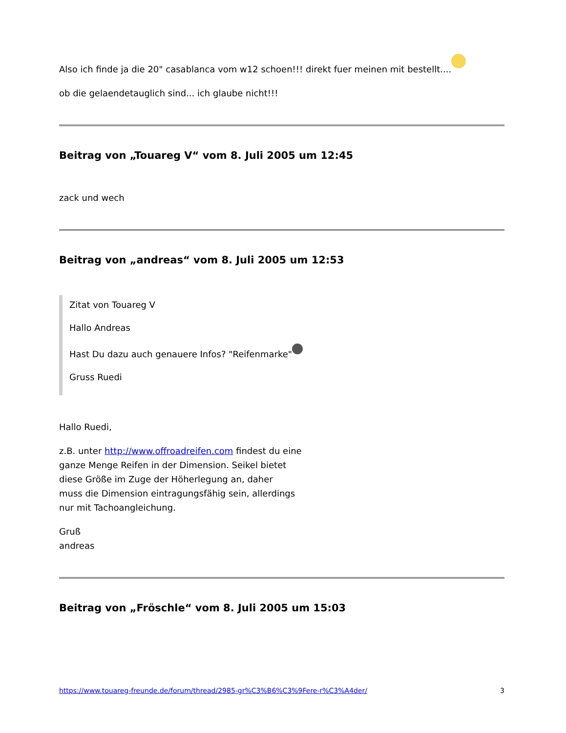Also ich finde ja die 20" casablanca vom w12 schoen!!! direkt fuer meinen mit bestellt....
ob die gelaendetauglich sind... ich glaube nicht!!!
Beitrag von „Touareg V“ vom 8. Juli 2005 um 12:45
zack und wech
Beitrag von „andreas“ vom 8. Juli 2005 um 12:53
Zitat von Touareg V
Hallo Andreas
Hast Du dazu auch genauere Infos? "Reifenmarke"
Gruss Ruedi
Hallo Ruedi,
z.B. unter http://www.offroadreifen.com findest du eine
ganze Menge Reifen in der Dimension. Seikel bietet
diese Größe im Zuge der Höherlegung an, daher
muss die Dimension eintragungsfähig sein, allerdings
nur mit Tachoangleichung.
Gruß
andreas
Beitrag von „Fröschle“ vom 8. Juli 2005 um 15:03
https://www.touareg-freunde.de/forum/thread/2985-gr%C3%B6%C3%9Fere-r%C3%A4der/ 3